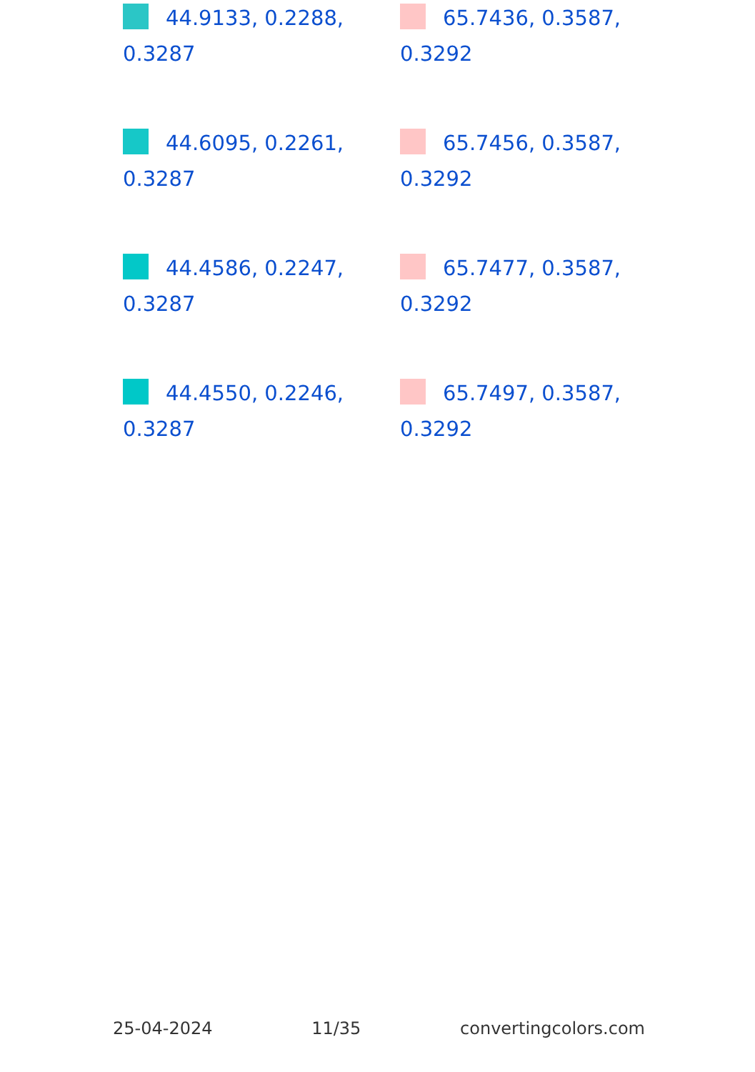44.9133, 0.2288, 0.3287
65.7436, 0.3587, 0.3292
44.6095, 0.2261, 0.3287
65.7456, 0.3587, 0.3292
44.4586, 0.2247, 0.3287
65.7477, 0.3587, 0.3292
44.4550, 0.2246, 0.3287
65.7497, 0.3587, 0.3292
25-04-2024 11/35 convertingcolors.com